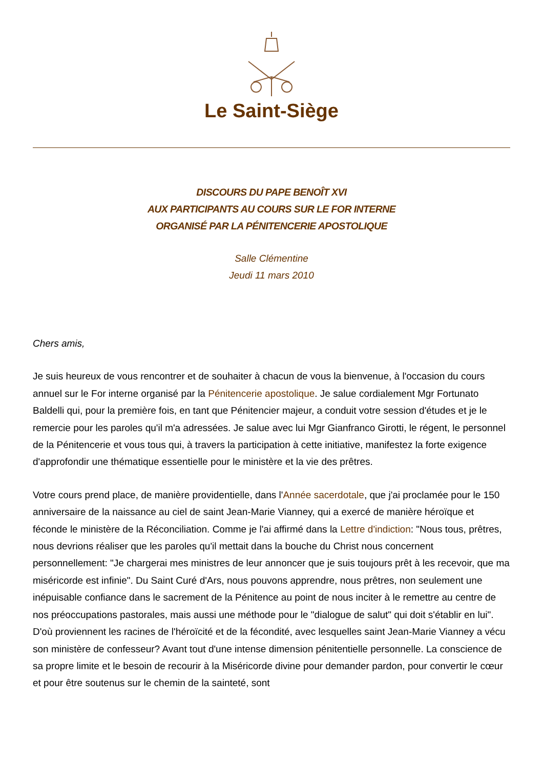Le Saint-Siège
DISCOURS DU PAPE BENOÎT XVI
AUX PARTICIPANTS AU COURS SUR LE FOR INTERNE
ORGANISÉ PAR LA PÉNITENCERIE APOSTOLIQUE
Salle Clémentine
Jeudi 11 mars 2010
Chers amis,
Je suis heureux de vous rencontrer et de souhaiter à chacun de vous la bienvenue, à l'occasion du cours annuel sur le For interne organisé par la Pénitencerie apostolique. Je salue cordialement Mgr Fortunato Baldelli qui, pour la première fois, en tant que Pénitencier majeur, a conduit votre session d'études et je le remercie pour les paroles qu'il m'a adressées. Je salue avec lui Mgr Gianfranco Girotti, le régent, le personnel de la Pénitencerie et vous tous qui, à travers la participation à cette initiative, manifestez la forte exigence d'approfondir une thématique essentielle pour le ministère et la vie des prêtres.
Votre cours prend place, de manière providentielle, dans l'Année sacerdotale, que j'ai proclamée pour le 150 anniversaire de la naissance au ciel de saint Jean-Marie Vianney, qui a exercé de manière héroïque et féconde le ministère de la Réconciliation. Comme je l'ai affirmé dans la Lettre d'indiction: "Nous tous, prêtres, nous devrions réaliser que les paroles qu'il mettait dans la bouche du Christ nous concernent personnellement: "Je chargerai mes ministres de leur annoncer que je suis toujours prêt à les recevoir, que ma miséricorde est infinie". Du Saint Curé d'Ars, nous pouvons apprendre, nous prêtres, non seulement une inépuisable confiance dans le sacrement de la Pénitence au point de nous inciter à le remettre au centre de nos préoccupations pastorales, mais aussi une méthode pour le "dialogue de salut" qui doit s'établir en lui". D'où proviennent les racines de l'héroïcité et de la fécondité, avec lesquelles saint Jean-Marie Vianney a vécu son ministère de confesseur? Avant tout d'une intense dimension pénitentielle personnelle. La conscience de sa propre limite et le besoin de recourir à la Miséricorde divine pour demander pardon, pour convertir le cœur et pour être soutenus sur le chemin de la sainteté, sont